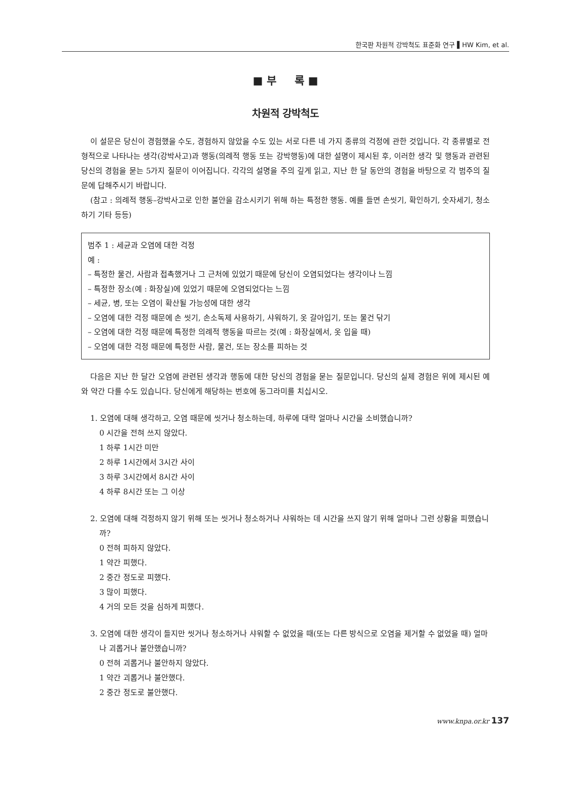한국판 차원적 강박척도 표준화 연구 ▌HW Kim, et al.
■ 부 록 ■
차원적 강박척도
이 설문은 당신이 경험했을 수도, 경험하지 않았을 수도 있는 서로 다른 네 가지 종류의 걱정에 관한 것입니다. 각 종류별로 전형적으로 나타나는 생각(강박사고)과 행동(의례적 행동 또는 강박행동)에 대한 설명이 제시된 후, 이러한 생각 및 행동과 관련된 당신의 경험을 묻는 5가지 질문이 이어집니다. 각각의 설명을 주의 깊게 읽고, 지난 한 달 동안의 경험을 바탕으로 각 범주의 질문에 답해주시기 바랍니다.
(참고 : 의례적 행동–강박사고로 인한 불안을 감소시키기 위해 하는 특정한 행동. 예를 들면 손씻기, 확인하기, 숫자세기, 청소하기 기타 등등)
범주 1 : 세균과 오염에 대한 걱정
예 :
– 특정한 물건, 사람과 접촉했거나 그 근처에 있었기 때문에 당신이 오염되었다는 생각이나 느낌
– 특정한 장소(예 : 화장실)에 있었기 때문에 오염되었다는 느낌
– 세균, 병, 또는 오염이 확산될 가능성에 대한 생각
– 오염에 대한 걱정 때문에 손 씻기, 손소독제 사용하기, 샤워하기, 옷 갈아입기, 또는 물건 닦기
– 오염에 대한 걱정 때문에 특정한 의례적 행동을 따르는 것(예 : 화장실에서, 옷 입을 때)
– 오염에 대한 걱정 때문에 특정한 사람, 물건, 또는 장소를 피하는 것
다음은 지난 한 달간 오염에 관련된 생각과 행동에 대한 당신의 경험을 묻는 질문입니다. 당신의 실제 경험은 위에 제시된 예와 약간 다를 수도 있습니다. 당신에게 해당하는 번호에 동그라미를 치십시오.
1. 오염에 대해 생각하고, 오염 때문에 씻거나 청소하는데, 하루에 대략 얼마나 시간을 소비했습니까?
0 시간을 전혀 쓰지 않았다.
1 하루 1시간 미만
2 하루 1시간에서 3시간 사이
3 하루 3시간에서 8시간 사이
4 하루 8시간 또는 그 이상
2. 오염에 대해 걱정하지 않기 위해 또는 씻거나 청소하거나 샤워하는 데 시간을 쓰지 않기 위해 얼마나 그런 상황을 피했습니까?
0 전혀 피하지 않았다.
1 약간 피했다.
2 중간 정도로 피했다.
3 많이 피했다.
4 거의 모든 것을 심하게 피했다.
3. 오염에 대한 생각이 들지만 씻거나 청소하거나 샤워할 수 없었을 때(또는 다른 방식으로 오염을 제거할 수 없었을 때) 얼마나 괴롭거나 불안했습니까?
0 전혀 괴롭거나 불안하지 않았다.
1 약간 괴롭거나 불안했다.
2 중간 정도로 불안했다.
www.knpa.or.kr 137